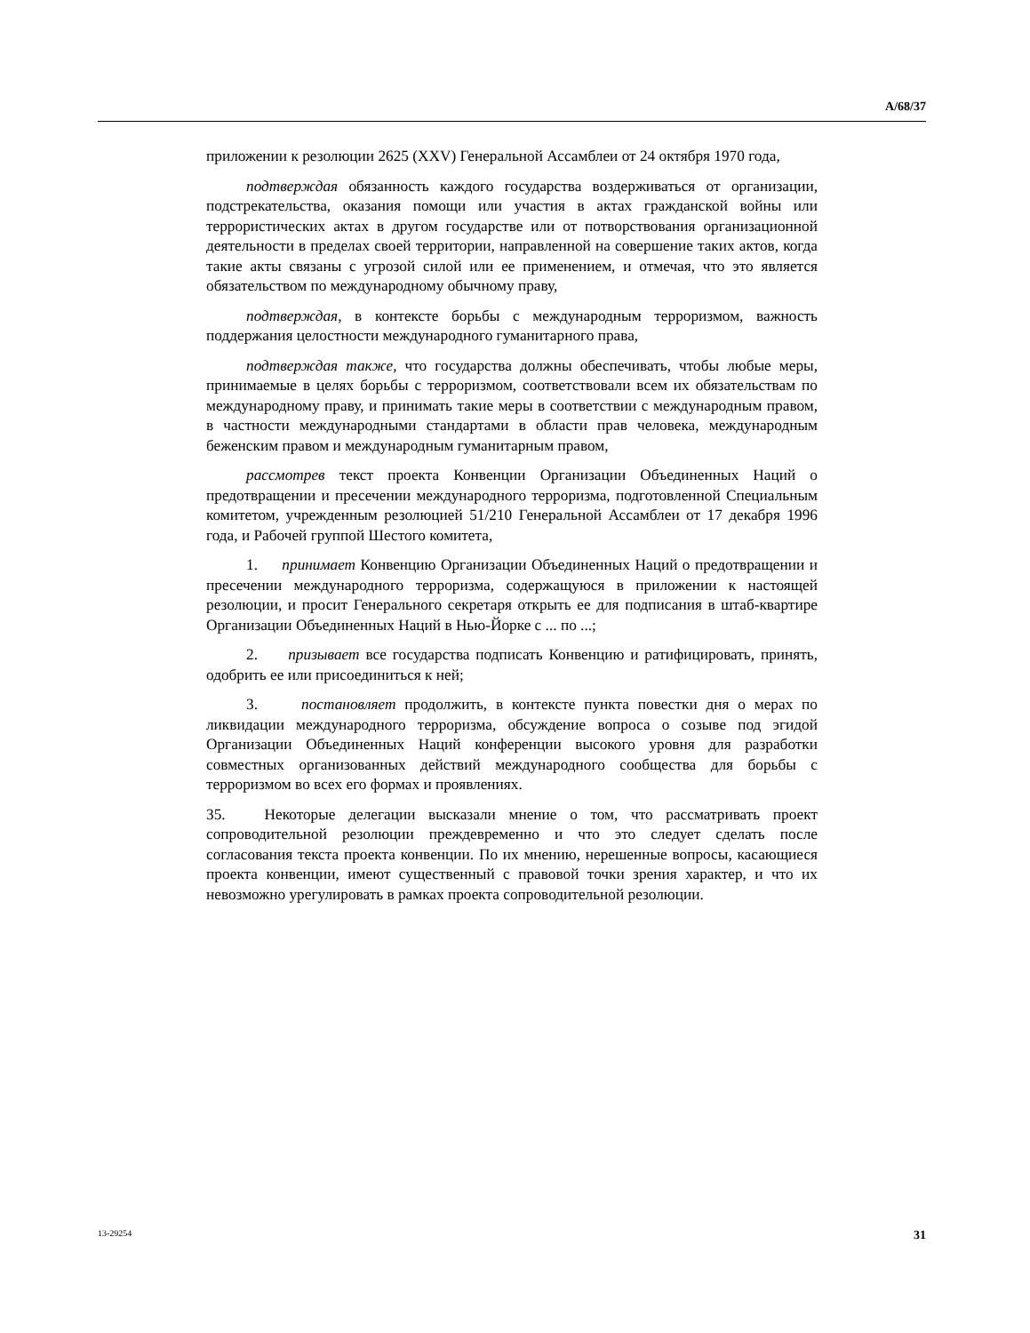A/68/37
приложении к резолюции 2625 (XXV) Генеральной Ассамблеи от 24 октября 1970 года,
подтверждая обязанность каждого государства воздерживаться от организации, подстрекательства, оказания помощи или участия в актах гражданской войны или террористических актах в другом государстве или от потворствования организационной деятельности в пределах своей территории, направленной на совершение таких актов, когда такие акты связаны с угрозой силой или ее применением, и отмечая, что это является обязательством по международному обычному праву,
подтверждая, в контексте борьбы с международным терроризмом, важность поддержания целостности международного гуманитарного права,
подтверждая также, что государства должны обеспечивать, чтобы любые меры, принимаемые в целях борьбы с терроризмом, соответствовали всем их обязательствам по международному праву, и принимать такие меры в соответствии с международным правом, в частности международными стандартами в области прав человека, международным беженским правом и международным гуманитарным правом,
рассмотрев текст проекта Конвенции Организации Объединенных Наций о предотвращении и пресечении международного терроризма, подготовленной Специальным комитетом, учрежденным резолюцией 51/210 Генеральной Ассамблеи от 17 декабря 1996 года, и Рабочей группой Шестого комитета,
1. принимает Конвенцию Организации Объединенных Наций о предотвращении и пресечении международного терроризма, содержащуюся в приложении к настоящей резолюции, и просит Генерального секретаря открыть ее для подписания в штаб-квартире Организации Объединенных Наций в Нью-Йорке с ... по ...;
2. призывает все государства подписать Конвенцию и ратифицировать, принять, одобрить ее или присоединиться к ней;
3. постановляет продолжить, в контексте пункта повестки дня о мерах по ликвидации международного терроризма, обсуждение вопроса о созыве под эгидой Организации Объединенных Наций конференции высокого уровня для разработки совместных организованных действий международного сообщества для борьбы с терроризмом во всех его формах и проявлениях.
35. Некоторые делегации высказали мнение о том, что рассматривать проект сопроводительной резолюции преждевременно и что это следует сделать после согласования текста проекта конвенции. По их мнению, нерешенные вопросы, касающиеся проекта конвенции, имеют существенный с правовой точки зрения характер, и что их невозможно урегулировать в рамках проекта сопроводительной резолюции.
13-29254 31